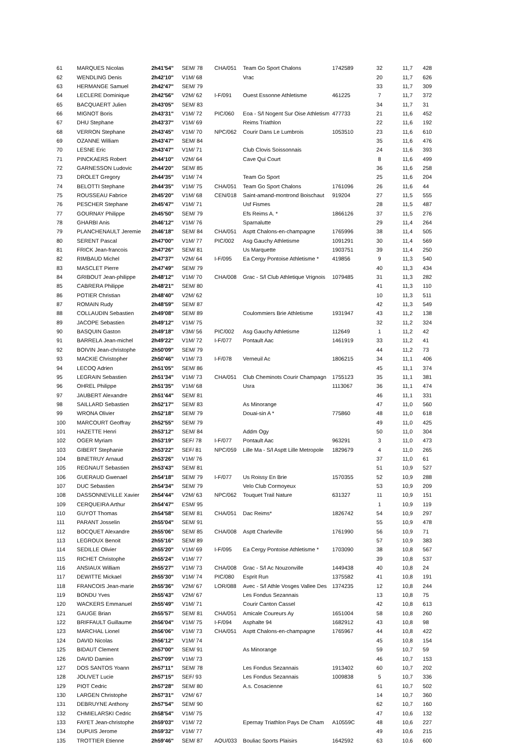| 61 | MARQUES Nicolas | 2h41'54" | SEM/ 78 | CHA/051 | Team Go Sport Chalons | 1742589 | 32 | 11,7 | 428 |
| 62 | WENDLING Denis | 2h42'10" | V1M/ 68 | | Vrac | | 20 | 11,7 | 626 |
| 63 | HERMANGE Samuel | 2h42'47" | SEM/ 79 | | | | 33 | 11,7 | 309 |
| 64 | LECLERE Dominique | 2h42'56" | V2M/ 62 | I-F/091 | Ouest Essonne Athletisme | 461225 | 7 | 11,7 | 372 |
| 65 | BACQUAERT Julien | 2h43'05" | SEM/ 83 | | | | 34 | 11,7 | 31 |
| 66 | MIGNOT Boris | 2h43'31" | V1M/ 72 | PIC/060 | Eoa - S/l Nogent Sur Oise Athletism | 477733 | 21 | 11,6 | 452 |
| 67 | DHU Stephane | 2h43'37" | V1M/ 69 | | Reims Triathlon | | 22 | 11,6 | 192 |
| 68 | VERRON Stephane | 2h43'45" | V1M/ 70 | NPC/062 | Courir Dans Le Lumbrois | 1053510 | 23 | 11,6 | 610 |
| 69 | OZANNE William | 2h43'47" | SEM/ 84 | | | | 35 | 11,6 | 476 |
| 70 | LESNE Eric | 2h43'47" | V1M/ 71 | | Club Clovis Soissonnais | | 24 | 11,6 | 393 |
| 71 | PINCKAERS Robert | 2h44'10" | V2M/ 64 | | Cave Qui Court | | 8 | 11,6 | 499 |
| 72 | GARNESSON Ludovic | 2h44'20" | SEM/ 85 | | | | 36 | 11,6 | 258 |
| 73 | DROLET Gregory | 2h44'35" | V1M/ 74 | | Team Go Sport | | 25 | 11,6 | 204 |
| 74 | BELOTTI Stephane | 2h44'35" | V1M/ 75 | CHA/051 | Team Go Sport Chalons | 1761096 | 26 | 11,6 | 44 |
| 75 | ROUSSEAU Fabrice | 2h45'20" | V1M/ 68 | CEN/018 | Saint-amand-montrond Boischaut | 919204 | 27 | 11,5 | 555 |
| 76 | PESCHER Stephane | 2h45'47" | V1M/ 71 | | Usf Fismes | | 28 | 11,5 | 487 |
| 77 | GOURNAY Philippe | 2h45'50" | SEM/ 79 | | Efs Reims A. * | 1866126 | 37 | 11,5 | 276 |
| 78 | GHARBI Anis | 2h46'12" | V1M/ 76 | | Sparnalutte | | 29 | 11,4 | 264 |
| 79 | PLANCHENAULT Jeremie | 2h46'18" | SEM/ 84 | CHA/051 | Asptt Chalons-en-champagne | 1765996 | 38 | 11,4 | 505 |
| 80 | SERENT Pascal | 2h47'00" | V1M/ 77 | PIC/002 | Asg Gauchy Athletisme | 1091291 | 30 | 11,4 | 569 |
| 81 | FRICK Jean-francois | 2h47'26" | SEM/ 81 | | Us Marquette | 1903751 | 39 | 11,4 | 250 |
| 82 | RIMBAUD Michel | 2h47'37" | V2M/ 64 | I-F/095 | Ea Cergy Pontoise Athletisme * | 419856 | 9 | 11,3 | 540 |
| 83 | MASCLET Pierre | 2h47'49" | SEM/ 79 | | | | 40 | 11,3 | 434 |
| 84 | GRIBOUT Jean-philippe | 2h48'12" | V1M/ 70 | CHA/008 | Grac - S/l Club Athletique Vrignois | 1079485 | 31 | 11,3 | 282 |
| 85 | CABRERA Philippe | 2h48'21" | SEM/ 80 | | | | 41 | 11,3 | 110 |
| 86 | POTIER Christian | 2h48'40" | V2M/ 62 | | | | 10 | 11,3 | 511 |
| 87 | ROMAIN Rudy | 2h48'59" | SEM/ 87 | | | | 42 | 11,3 | 549 |
| 88 | COLLAUDIN Sebastien | 2h49'08" | SEM/ 89 | | Coulommiers Brie Athletisme | 1931947 | 43 | 11,2 | 138 |
| 89 | JACOPE Sebastien | 2h49'12" | V1M/ 75 | | | | 32 | 11,2 | 324 |
| 90 | BASQUIN Gaston | 2h49'18" | V3M/ 56 | PIC/002 | Asg Gauchy Athletisme | 112649 | 1 | 11,2 | 42 |
| 91 | BARRELA Jean-michel | 2h49'22" | V1M/ 72 | I-F/077 | Pontault Aac | 1461919 | 33 | 11,2 | 41 |
| 92 | BOIVIN Jean-christophe | 2h50'09" | SEM/ 79 | | | | 44 | 11,2 | 73 |
| 93 | MACKIE Christopher | 2h50'46" | V1M/ 73 | I-F/078 | Verneuil Ac | 1806215 | 34 | 11,1 | 406 |
| 94 | LECOQ Adrien | 2h51'05" | SEM/ 86 | | | | 45 | 11,1 | 374 |
| 95 | LEGRAIN Sebastien | 2h51'34" | V1M/ 73 | CHA/051 | Club Cheminots Courir Champagn | 1755123 | 35 | 11,1 | 381 |
| 96 | OHREL Philippe | 2h51'35" | V1M/ 68 | | Usra | 1113067 | 36 | 11,1 | 474 |
| 97 | JAUBERT Alexandre | 2h51'44" | SEM/ 81 | | | | 46 | 11,1 | 331 |
| 98 | SAILLARD Sebastien | 2h52'17" | SEM/ 83 | | As Minorange | | 47 | 11,0 | 560 |
| 99 | WRONA Olivier | 2h52'18" | SEM/ 79 | | Douai-sin A * | 775860 | 48 | 11,0 | 618 |
| 100 | MARCOURT Geoffray | 2h52'55" | SEM/ 79 | | | | 49 | 11,0 | 425 |
| 101 | HAZETTE Henri | 2h53'12" | SEM/ 84 | | Addm Ogy | | 50 | 11,0 | 304 |
| 102 | OGER Myriam | 2h53'19" | SEF/ 78 | I-F/077 | Pontault Aac | 963291 | 3 | 11,0 | 473 |
| 103 | GIBERT Stephanie | 2h53'22" | SEF/ 81 | NPC/059 | Lille Ma - S/l Asptt Lille Metropole | 1829679 | 4 | 11,0 | 265 |
| 104 | BINETRUY Arnaud | 2h53'26" | V1M/ 76 | | | | 37 | 11,0 | 61 |
| 105 | REGNAUT Sebastien | 2h53'43" | SEM/ 81 | | | | 51 | 10,9 | 527 |
| 106 | GUERAUD Gwenael | 2h54'18" | SEM/ 79 | I-F/077 | Us Roissy En Brie | 1570355 | 52 | 10,9 | 288 |
| 107 | DUC Sebastien | 2h54'34" | SEM/ 79 | | Velo Club Cormoyeux | | 53 | 10,9 | 209 |
| 108 | DASSONNEVILLE Xavier | 2h54'44" | V2M/ 63 | NPC/062 | Touquet Trail Nature | 631327 | 11 | 10,9 | 151 |
| 109 | CERQUEIRA Arthur | 2h54'47" | ESM/ 95 | | | | 1 | 10,9 | 119 |
| 110 | GUYOT Thomas | 2h54'58" | SEM/ 81 | CHA/051 | Dac Reims* | 1826742 | 54 | 10,9 | 297 |
| 111 | PARANT Josselin | 2h55'04" | SEM/ 91 | | | | 55 | 10,9 | 478 |
| 112 | BOCQUET Alexandre | 2h55'06" | SEM/ 85 | CHA/008 | Asptt Charleville | 1761990 | 56 | 10,9 | 71 |
| 113 | LEGROUX Benoit | 2h55'16" | SEM/ 89 | | | | 57 | 10,9 | 383 |
| 114 | SEDILLE Olivier | 2h55'20" | V1M/ 69 | I-F/095 | Ea Cergy Pontoise Athletisme * | 1703090 | 38 | 10,8 | 567 |
| 115 | RICHET Christophe | 2h55'24" | V1M/ 77 | | | | 39 | 10,8 | 537 |
| 116 | ANSIAUX William | 2h55'27" | V1M/ 73 | CHA/008 | Grac - S/l Ac Nouzonville | 1449438 | 40 | 10,8 | 24 |
| 117 | DEWITTE Mickael | 2h55'30" | V1M/ 74 | PIC/080 | Esprit Run | 1375582 | 41 | 10,8 | 191 |
| 118 | FRANCOIS Jean-marie | 2h55'36" | V2M/ 67 | LOR/088 | Avec - S/l Athle Vosges Vallee Des | 1374235 | 12 | 10,8 | 244 |
| 119 | BONDU Yves | 2h55'43" | V2M/ 67 | | Les Fondus Sezannais | | 13 | 10,8 | 75 |
| 120 | WACKERS Emmanuel | 2h55'49" | V1M/ 71 | | Courir Canton Cassel | | 42 | 10,8 | 613 |
| 121 | GAUGE Brian | 2h55'57" | SEM/ 81 | CHA/051 | Amicale Coureurs Ay | 1651004 | 58 | 10,8 | 260 |
| 122 | BRIFFAULT Guillaume | 2h56'04" | V1M/ 75 | I-F/094 | Asphalte 94 | 1682912 | 43 | 10,8 | 98 |
| 123 | MARCHAL Lionel | 2h56'06" | V1M/ 73 | CHA/051 | Asptt Chalons-en-champagne | 1765967 | 44 | 10,8 | 422 |
| 124 | DAVID Nicolas | 2h56'12" | V1M/ 74 | | | | 45 | 10,8 | 154 |
| 125 | BIDAUT Clement | 2h57'00" | SEM/ 91 | | As Minorange | | 59 | 10,7 | 59 |
| 126 | DAVID Damien | 2h57'09" | V1M/ 73 | | | | 46 | 10,7 | 153 |
| 127 | DOS SANTOS Yoann | 2h57'11" | SEM/ 78 | | Les Fondus Sezannais | 1913402 | 60 | 10,7 | 202 |
| 128 | JOLIVET Lucie | 2h57'15" | SEF/ 93 | | Les Fondus Sezannais | 1009838 | 5 | 10,7 | 336 |
| 129 | PIOT Cedric | 2h57'28" | SEM/ 80 | | A.s. Cosacienne | | 61 | 10,7 | 502 |
| 130 | LARGEN Christophe | 2h57'31" | V2M/ 67 | | | | 14 | 10,7 | 360 |
| 131 | DEBRUYNE Anthony | 2h57'54" | SEM/ 90 | | | | 62 | 10,7 | 160 |
| 132 | CHMIELARSKI Cedric | 2h58'54" | V1M/ 75 | | | | 47 | 10,6 | 132 |
| 133 | FAYET Jean-christophe | 2h59'03" | V1M/ 72 | | Epernay Triathlon Pays De Cham | A10559C | 48 | 10,6 | 227 |
| 134 | DUPUIS Jerome | 2h59'32" | V1M/ 77 | | | | 49 | 10,6 | 215 |
| 135 | TROTTIER Etienne | 2h59'46" | SEM/ 87 | AQU/033 | Bouliac Sports Plaisirs | 1642592 | 63 | 10,6 | 600 |